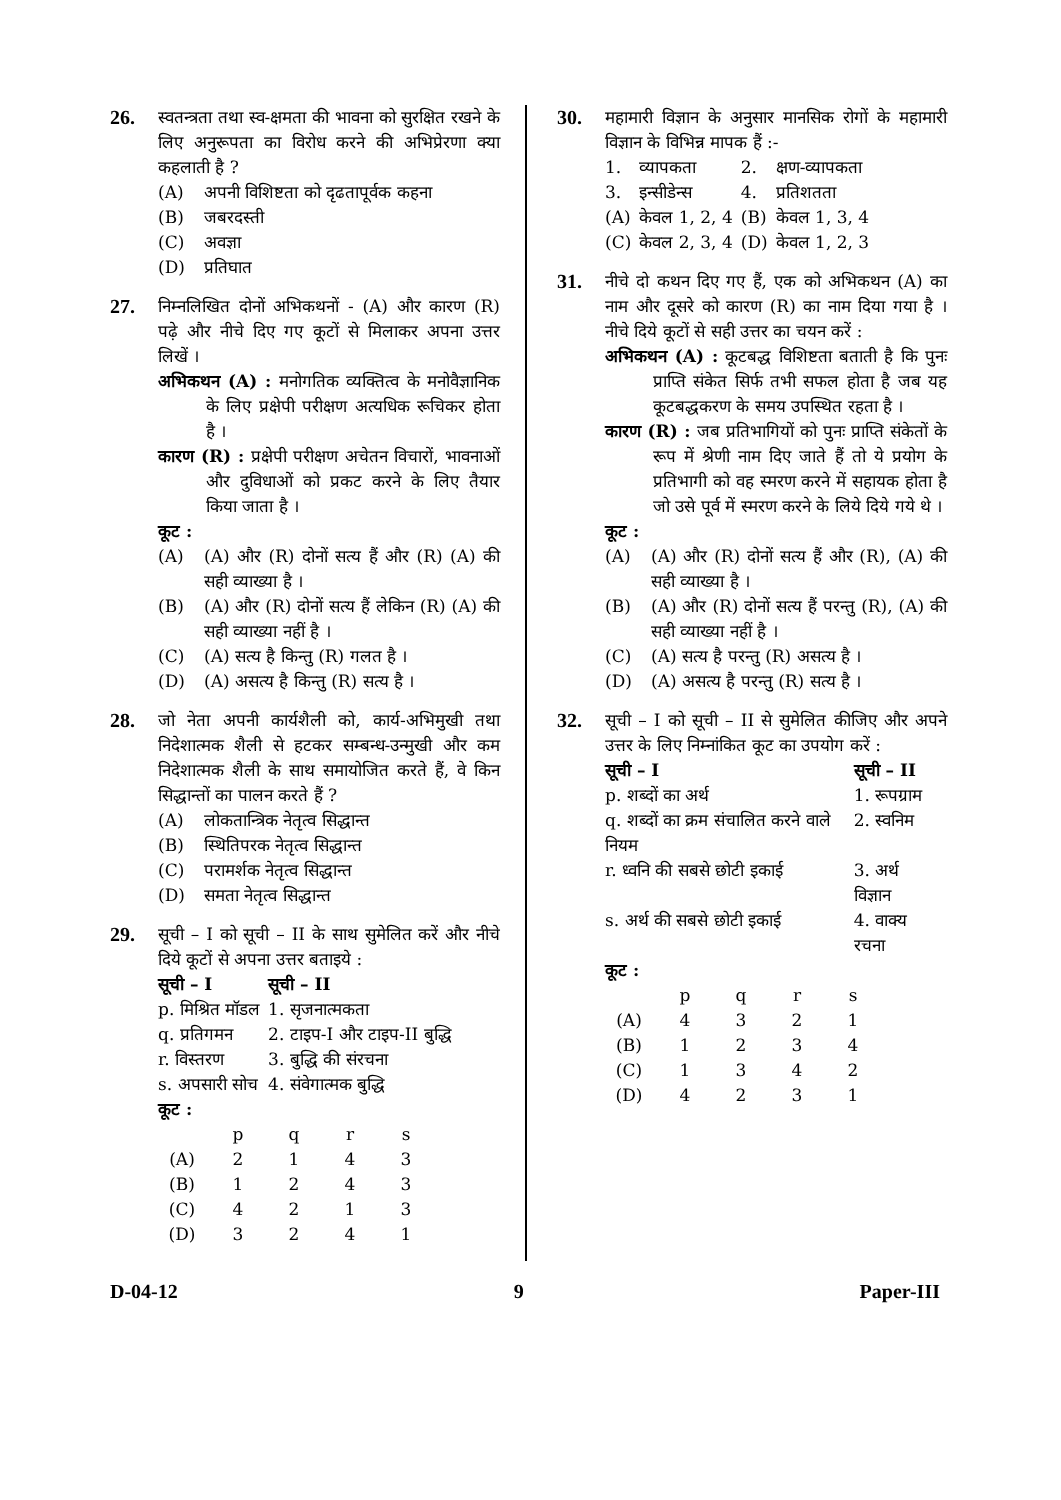26.
स्वतन्त्रता तथा स्व-क्षमता की भावना को सुरक्षित रखने के लिए अनुरूपता का विरोध करने की अभिप्रेरणा क्या कहलाती है ?
(A) अपनी विशिष्टता को दृढतापूर्वक कहना
(B) जबरदस्ती
(C) अवज्ञा
(D) प्रतिघात
27.
निम्नलिखित दोनों अभिकथनों - (A) और कारण (R) पढ़े और नीचे दिए गए कूटों से मिलाकर अपना उत्तर लिखें ।
अभिकथन (A) : मनोगतिक व्यक्तित्व के मनोवैज्ञानिक के लिए प्रक्षेपी परीक्षण अत्यधिक रूचिकर होता है ।
कारण (R) : प्रक्षेपी परीक्षण अचेतन विचारों, भावनाओं और दुविधाओं को प्रकट करने के लिए तैयार किया जाता है ।
कूट :
(A) (A) और (R) दोनों सत्य हैं और (R) (A) की सही व्याख्या है ।
(B) (A) और (R) दोनों सत्य हैं लेकिन (R) (A) की सही व्याख्या नहीं है ।
(C) (A) सत्य है किन्तु (R) गलत है ।
(D) (A) असत्य है किन्तु (R) सत्य है ।
28.
जो नेता अपनी कार्यशैली को, कार्य-अभिमुखी तथा निदेशात्मक शैली से हटकर सम्बन्ध-उन्मुखी और कम निदेशात्मक शैली के साथ समायोजित करते हैं, वे किन सिद्धान्तों का पालन करते हैं ?
(A) लोकतान्त्रिक नेतृत्व सिद्धान्त
(B) स्थितिपरक नेतृत्व सिद्धान्त
(C) परामर्शक नेतृत्व सिद्धान्त
(D) समता नेतृत्व सिद्धान्त
29.
सूची – I को सूची – II के साथ सुमेलित करें और नीचे दिये कूटों से अपना उत्तर बताइये :
| सूची – I | सूची – II |
| --- | --- |
| p. मिश्रित मॉडल | 1. सृजनात्मकता |
| q. प्रतिगमन | 2. टाइप-I और टाइप-II बुद्धि |
| r. विस्तरण | 3. बुद्धि की संरचना |
| s. अपसारी सोच | 4. संवेगात्मक बुद्धि |
कूट :
| | p | q | r | s |
| (A) | 2 | 1 | 4 | 3 |
| (B) | 1 | 2 | 4 | 3 |
| (C) | 4 | 2 | 1 | 3 |
| (D) | 3 | 2 | 4 | 1 |
30.
महामारी विज्ञान के अनुसार मानसिक रोगों के महामारी विज्ञान के विभिन्न मापक हैं :-
| 1. | व्यापकता | 2. | क्षण-व्यापकता |
| 3. | इन्सीडेन्स | 4. | प्रतिशतता |
| (A) | केवल 1, 2, 4 | (B) | केवल 1, 3, 4 |
| (C) | केवल 2, 3, 4 | (D) | केवल 1, 2, 3 |
31.
नीचे दो कथन दिए गए हैं, एक को अभिकथन (A) का नाम और दूसरे को कारण (R) का नाम दिया गया है । नीचे दिये कूटों से सही उत्तर का चयन करें :
अभिकथन (A) : कूटबद्ध विशिष्टता बताती है कि पुनः प्राप्ति संकेत सिर्फ तभी सफल होता है जब यह कूटबद्धकरण के समय उपस्थित रहता है ।
कारण (R) : जब प्रतिभागियों को पुनः प्राप्ति संकेतों के रूप में श्रेणी नाम दिए जाते हैं तो ये प्रयोग के प्रतिभागी को वह स्मरण करने में सहायक होता है जो उसे पूर्व में स्मरण करने के लिये दिये गये थे ।
कूट :
(A) (A) और (R) दोनों सत्य हैं और (R), (A) की सही व्याख्या है ।
(B) (A) और (R) दोनों सत्य हैं परन्तु (R), (A) की सही व्याख्या नहीं है ।
(C) (A) सत्य है परन्तु (R) असत्य है ।
(D) (A) असत्य है परन्तु (R) सत्य है ।
32.
सूची – I को सूची – II से सुमेलित कीजिए और अपने उत्तर के लिए निम्नांकित कूट का उपयोग करें :
| सूची – I | सूची – II |
| --- | --- |
| p. शब्दों का अर्थ | 1. रूपग्राम |
| q. शब्दों का क्रम संचालित करने वाले नियम | 2. स्वनिम |
| r. ध्वनि की सबसे छोटी इकाई | 3. अर्थ विज्ञान |
| s. अर्थ की सबसे छोटी इकाई | 4. वाक्य रचना |
कूट :
| | p | q | r | s |
| (A) | 4 | 3 | 2 | 1 |
| (B) | 1 | 2 | 3 | 4 |
| (C) | 1 | 3 | 4 | 2 |
| (D) | 4 | 2 | 3 | 1 |
D-04-12 9 Paper-III